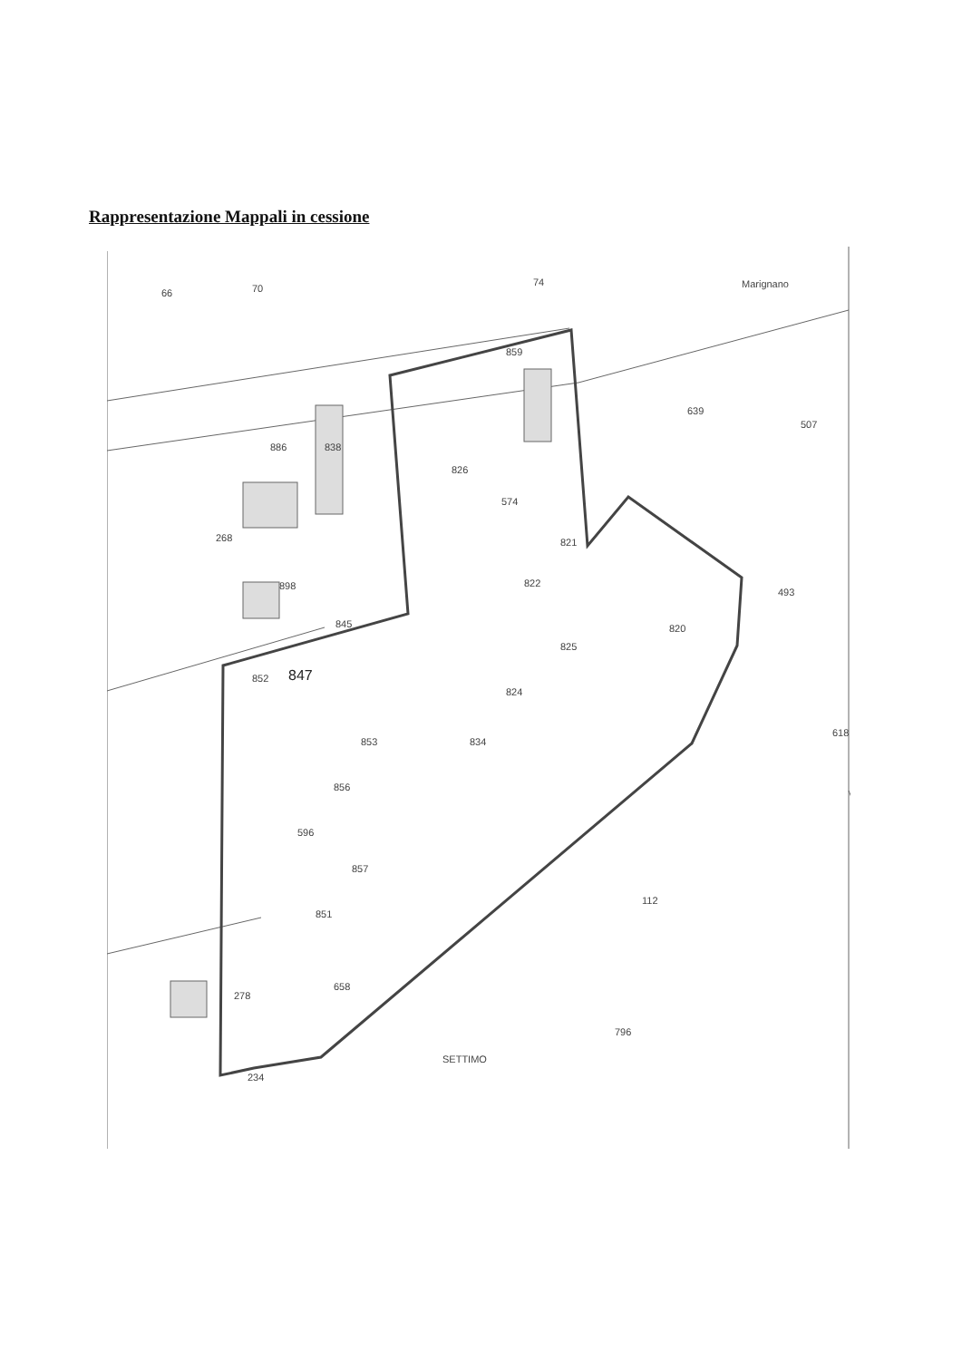Rappresentazione Mappali in cessione
66
70
74
Marignano
859
639
507
886
838
826
574
268
898
821
822
820
845
825
847
853
852
824
834
856
596
857
851
112
658
796
SETTIMO
278
234
618
493